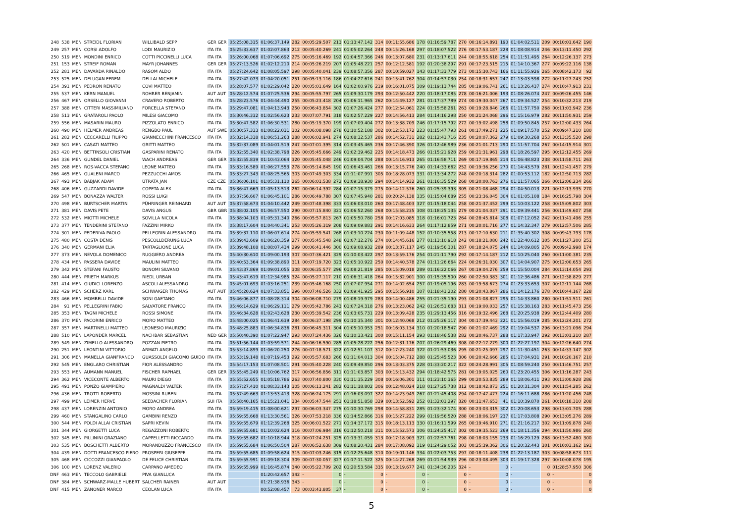| 248 | 538 | MEN | STREIDL FLORIAN | WILLIBALD SEPP | GER GER | 05:25:08.315 | 01:06:37.149 | 282 | 00:05:29.507 | 213 | 01:13:47.142 | 314 | 00:11:55.686 | 178 | 01:16:59.787 | 270 | 00:16:14.891 | 190 | 01:04:02.511 | 209 | 00:10:01.642 | 190 |
| 249 | 257 | MEN | CORSI ADOLFO | LODI MAURIZIO | ITA ITA | 05:25:33.637 | 01:02:07.863 | 212 | 00:05:40.269 | 241 | 01:05:02.264 | 248 | 00:15:26.168 | 297 | 01:18:07.522 | 276 | 00:17:53.187 | 228 | 01:08:08.914 | 246 | 00:13:11.450 | 292 |
| 250 | 519 | MEN | MONDINI ENRICO | COTTI PICCINELLI LUCA | ITA ITA | 05:26:00.068 | 01:07:06.692 | 275 | 00:05:16.469 | 192 | 01:04:57.366 | 246 | 00:13:07.680 | 231 | 01:13:17.611 | 244 | 00:18:55.618 | 254 | 01:11:51.495 | 264 | 00:12:26.137 | 273 |
| 251 | 153 | MEN | STREIF ROMAN | MAYR JOHANNES | GER GER | 05:27:13.526 | 01:02:12.210 | 214 | 00:05:26.219 | 207 | 01:05:48.221 | 257 | 00:12:12.581 | 192 | 01:20:38.297 | 291 | 00:17:23.515 | 215 | 01:14:10.367 | 277 | 00:09:22.116 | 138 |
| 252 | 281 | MEN | DAVARDA RINALDO | RASOM ALDO | ITA ITA | 05:27:24.642 | 01:08:05.597 | 298 | 00:05:40.041 | 239 | 01:08:57.356 | 287 | 00:10:59.027 | 143 | 01:17:33.779 | 273 | 00:15:30.743 | 166 | 01:11:55.926 | 265 | 00:08:42.173 | 92 |
| 253 | 525 | MEN | DELUGAN EFREM | DELLAI MICHELE | ITA ITA | 05:27:42.073 | 01:04:20.051 | 251 | 00:05:13.116 | 186 | 01:04:27.616 | 241 | 00:15:41.762 | 304 | 01:14:57.030 | 254 | 00:18:31.657 | 247 | 01:13:03.598 | 272 | 00:11:27.243 | 252 |
| 254 | 391 | MEN | PEDRON RENATO | COVI MATTEO | ITA ITA | 05:28:07.577 | 01:02:29.042 | 220 | 00:05:01.649 | 164 | 01:02:00.976 | 219 | 00:16:01.075 | 309 | 01:19:13.744 | 285 | 00:19:06.741 | 261 | 01:13:26.437 | 274 | 00:10:47.913 | 231 |
| 255 | 537 | MEN | KERN MANUEL | ROHRER BENJAMIN | AUT AUT | 05:28:12.574 | 01:07:25.536 | 294 | 00:05:55.797 | 265 | 01:09:30.179 | 293 | 00:12:50.442 | 220 | 01:18:17.085 | 278 | 00:16:21.006 | 193 | 01:08:26.074 | 247 | 00:09:26.455 | 146 |
| 256 | 467 | MEN | ORSELLO GIOVANNI | CRAVERO ROBERTO | ITA ITA | 05:28:23.576 | 01:04:44.490 | 255 | 00:05:23.418 | 204 | 01:06:11.965 | 262 | 00:14:49.127 | 281 | 01:17:37.789 | 274 | 00:19:30.047 | 267 | 01:09:34.527 | 254 | 00:10:32.213 | 219 |
| 257 | 388 | MEN | CITTERI MASSIMILIANO | FORCELLA STEFANO | ITA ITA | 05:29:47.081 | 01:04:13.943 | 250 | 00:06:43.854 | 302 | 01:07:26.424 | 277 | 00:12:54.061 | 224 | 01:15:58.261 | 263 | 00:19:28.846 | 266 | 01:11:57.750 | 268 | 00:11:03.942 | 236 |
| 258 | 513 | MEN | GRATAROLI PAOLO | MILESI GIACOMO | ITA ITA | 05:30:46.332 | 01:02:56.623 | 233 | 00:07:07.791 | 318 | 01:02:57.229 | 227 | 00:14:56.413 | 284 | 01:14:16.298 | 250 | 00:21:24.068 | 296 | 01:15:16.979 | 282 | 00:11:50.931 | 259 |
| 259 | 556 | MEN | MASARIN MAURO | PIZZOLATO ENRICO | ITA ITA | 05:30:47.582 | 01:06:30.531 | 280 | 00:05:19.370 | 199 | 01:07:09.404 | 272 | 00:13:38.709 | 246 | 01:17:15.792 | 272 | 00:19:02.498 | 258 | 01:09:50.845 | 257 | 00:12:00.433 | 264 |
| 260 | 490 | MEN | HELMER ANDREAS | RENGBO PAUL | AUT SWE | 05:30:57.333 | 01:08:22.031 | 302 | 00:06:08.098 | 278 | 01:10:52.188 | 302 | 00:12:53.172 | 223 | 01:15:47.793 | 261 | 00:17:49.271 | 225 | 01:09:17.570 | 252 | 00:09:47.210 | 180 |
| 261 | 282 | MEN | CECCARELLI FILIPPO | GIANNECCHINI FRANCESCO | ITA ITA | 05:32:14.338 | 01:06:51.263 | 288 | 00:06:02.941 | 274 | 01:08:32.537 | 286 | 00:14:52.731 | 282 | 01:12:41.716 | 235 | 00:20:07.362 | 279 | 01:09:30.268 | 253 | 00:13:35.520 | 298 |
| 262 | 501 | MEN | CASATI MATTEO | GRITTI MATTEO | ITA ITA | 05:32:37.089 | 01:04:01.519 | 247 | 00:07:01.395 | 314 | 01:03:45.465 | 236 | 00:17:46.390 | 326 | 01:12:46.989 | 236 | 00:21:01.713 | 290 | 01:11:57.704 | 267 | 00:14:15.914 | 301 |
| 263 | 420 | MEN | BETTINSOLI CRISTIAN | GASPARINI RENATO | ITA ITA | 05:32:55.340 | 01:02:38.798 | 226 | 00:05:45.666 | 249 | 01:02:39.462 | 225 | 00:14:18.473 | 266 | 01:15:21.928 | 259 | 00:21:31.961 | 298 | 01:18:26.597 | 295 | 00:12:12.455 | 269 |
| 264 | 336 | MEN | GUNDEL DANIEL | WACH ANDREAS | GER GER | 05:32:55.839 | 01:10:43.064 | 320 | 00:05:45.048 | 246 | 01:09:04.704 | 288 | 00:14:16.913 | 265 | 01:16:58.711 | 269 | 00:17:19.865 | 214 | 01:06:48.823 | 238 | 00:11:58.711 | 263 |
| 265 | 268 | MEN | ROS-VACCA STEFANO | LEONE MATTEO | ITA ITA | 05:33:16.589 | 01:06:27.553 | 278 | 00:05:14.845 | 190 | 01:06:43.461 | 266 | 00:13:15.776 | 240 | 01:14:33.662 | 252 | 00:19:36.256 | 270 | 01:14:43.579 | 281 | 00:12:41.457 | 279 |
| 266 | 465 | MEN | GUALENI MARCO | PEZZUCCHI AMOS | ITA ITA | 05:33:27.343 | 01:08:25.565 | 303 | 00:07:49.303 | 334 | 01:11:07.991 | 305 | 00:18:28.073 | 331 | 01:13:34.272 | 248 | 00:20:18.314 | 282 | 01:00:53.112 | 182 | 00:12:50.713 | 282 |
| 267 | 493 | MEN | BABJAK ADAM | ÚTRATA JAN | CZE CZE | 05:36:06.101 | 01:05:31.110 | 265 | 00:06:01.538 | 272 | 01:09:38.930 | 294 | 00:14:14.932 | 261 | 01:16:35.529 | 268 | 00:20:00.763 | 276 | 01:11:57.065 | 266 | 00:12:06.234 | 266 |
| 268 | 406 | MEN | GUZZARDI DAVIDE | COPETA ALEX | ITA ITA | 05:36:47.669 | 01:05:13.513 | 262 | 00:06:14.392 | 284 | 01:07:15.379 | 275 | 00:14:12.576 | 260 | 01:25:39.393 | 305 | 00:21:08.468 | 294 | 01:04:50.013 | 221 | 00:12:13.935 | 270 |
| 269 | 547 | MEN | BONAZZA WALTER | ROSSI LUIGI | ITA ITA | 05:37:56.607 | 01:06:45.101 | 286 | 00:06:49.788 | 307 | 01:07:45.940 | 281 | 00:20:24.138 | 335 | 01:15:04.689 | 255 | 00:23:36.045 | 304 | 01:01:05.108 | 184 | 00:16:25.798 | 304 |
| 270 | 498 | MEN | BURTSCHER MARTIN | PÜHRINGER REINHARD | AUT AUT | 05:37:58.673 | 01:04:10.442 | 249 | 00:07:48.398 | 333 | 01:06:03.010 | 260 | 00:17:48.403 | 327 | 01:15:18.044 | 258 | 00:21:37.452 | 299 | 01:10:03.122 | 258 | 00:15:09.802 | 303 |
| 271 | 381 | MEN | DAVIS PETE | DAVIS ANGUS | GBR GBR | 05:38:02.105 | 01:06:57.550 | 290 | 00:07:15.840 | 321 | 01:06:52.260 | 268 | 00:15:58.235 | 308 | 01:18:25.135 | 279 | 00:21:04.037 | 291 | 01:09:39.441 | 256 | 00:11:49.607 | 258 |
| 272 | 532 | MEN | MIOTTI MICHELE | SOVILLA NICOLA | ITA ITA | 05:38:04.103 | 01:05:31.340 | 266 | 00:05:57.813 | 267 | 01:05:50.780 | 258 | 00:17:03.085 | 318 | 01:16:01.723 | 264 | 00:28:45.814 | 308 | 01:07:12.052 | 242 | 00:11:41.496 | 255 |
| 273 | 377 | MEN | TENDERINI STEFANO | FAZZINI MIRKO | ITA ITA | 05:38:17.604 | 01:04:40.341 | 253 | 00:05:26.319 | 208 | 01:09:09.883 | 291 | 00:14:16.633 | 264 | 01:17:12.859 | 271 | 00:20:01.716 | 277 | 01:14:32.347 | 279 | 00:12:57.506 | 285 |
| 274 | 301 | MEN | PEDERIVA PAOLO | PELLEGRIN ALESSANDRO | ITA ITA | 05:39:37.110 | 01:06:07.614 | 274 | 00:05:59.541 | 268 | 01:03:10.224 | 230 | 00:11:09.448 | 152 | 01:10:35.558 | 213 | 00:17:10.630 | 211 | 01:35:40.302 | 308 | 00:09:43.793 | 178 |
| 275 | 480 | MEN | COSTA DENIS | PESCOLLDERUNG LUCA | ITA ITA | 05:39:43.609 | 01:06:20.359 | 277 | 00:05:45.548 | 248 | 01:07:12.276 | 274 | 00:14:45.616 | 277 | 01:13:10.918 | 242 | 00:18:21.080 | 242 | 01:22:40.612 | 305 | 00:11:27.200 | 251 |
| 276 | 340 | MEN | GERMANI ELIA | TARTAGLIONE LUCA | ITA ITA | 05:39:48.108 | 01:08:07.434 | 299 | 00:06:41.446 | 300 | 01:09:08.932 | 289 | 00:13:37.117 | 245 | 01:19:56.301 | 287 | 00:18:24.075 | 244 | 01:14:09.805 | 276 | 00:09:42.998 | 174 |
| 277 | 373 | MEN | NEVOLA DOMENICO | RUGGIERO ANDREA | ITA ITA | 05:40:30.610 | 01:09:00.193 | 307 | 00:07:36.421 | 329 | 01:10:03.422 | 297 | 00:13:59.176 | 254 | 01:21:11.790 | 292 | 00:17:14.187 | 212 | 01:10:25.040 | 260 | 00:11:00.381 | 235 |
| 278 | 434 | MEN | PASSERA DAVIDE | MAULINI MATTEO | ITA ITA | 05:40:53.364 | 01:09:38.890 | 311 | 00:07:19.720 | 323 | 01:05:10.922 | 250 | 00:14:40.578 | 274 | 01:11:26.664 | 224 | 00:26:31.030 | 307 | 01:14:04.907 | 275 | 00:12:00.653 | 265 |
| 279 | 342 | MEN | STEFANI FAUSTO | BONOMI SILVANO | ITA ITA | 05:43:37.869 | 01:09:01.055 | 308 | 00:06:35.577 | 296 | 01:08:21.819 | 285 | 00:15:09.018 | 289 | 01:16:22.066 | 267 | 00:19:04.276 | 259 | 01:15:50.004 | 284 | 00:13:14.054 | 293 |
| 280 | 444 | MEN | PRIETH MARKUS | RIEDL URBAN | ITA ITA | 05:43:47.619 | 01:12:34.985 | 324 | 00:05:27.117 | 210 | 01:06:31.418 | 264 | 00:15:32.901 | 300 | 01:15:35.500 | 260 | 00:22:50.383 | 301 | 01:12:36.486 | 271 | 00:12:38.829 | 277 |
| 281 | 414 | MEN | GIUDICI LORENZO | ASCOLI ALESSANDRO | ITA ITA | 05:45:01.693 | 01:03:16.251 | 239 | 00:05:46.168 | 250 | 01:07:07.954 | 271 | 00:14:02.654 | 257 | 01:19:05.196 | 283 | 00:19:58.673 | 274 | 01:23:33.653 | 307 | 00:12:11.144 | 268 |
| 282 | 429 | MEN | SCHERZ KARL | SCHWAIGER THOMAS | AUT AUT | 05:45:20.624 | 01:07:33.851 | 296 | 00:07:46.526 | 332 | 01:09:41.925 | 295 | 00:15:56.910 | 307 | 01:18:41.202 | 280 | 00:20:43.867 | 286 | 01:14:12.176 | 278 | 00:10:44.167 | 228 |
| 283 | 466 | MEN | MOMBELLI DAVIDE | SONI GAETANO | ITA ITA | 05:46:06.877 | 01:08:28.314 | 304 | 00:06:08.710 | 279 | 01:08:19.979 | 283 | 00:14:00.486 | 255 | 01:21:35.190 | 293 | 00:21:08.827 | 295 | 01:14:33.860 | 280 | 00:11:51.511 | 261 |
| 284 | 91 | MEN | PELLEGRINI FABIO | SALVATORE FRANCO | ITA ITA | 05:46:14.629 | 01:06:29.111 | 279 | 00:05:42.786 | 243 | 01:07:24.318 | 276 | 00:13:23.062 | 242 | 01:26:51.683 | 311 | 00:19:00.033 | 257 | 01:15:38.163 | 283 | 00:11:45.473 | 256 |
| 285 | 353 | MEN | TAGNI MICHELE | ROSSI SIMONE | ITA ITA | 05:46:34.628 | 01:02:43.628 | 230 | 00:05:39.542 | 236 | 01:03:05.731 | 229 | 00:13:09.428 | 235 | 01:29:13.456 | 316 | 00:19:32.496 | 268 | 01:20:25.938 | 299 | 00:12:44.409 | 280 |
| 286 | 370 | MEN | PACORINI ENRICO | MORO MATTEO | ITA ITA | 05:48:00.025 | 01:06:41.639 | 284 | 00:06:37.198 | 299 | 01:10:35.340 | 301 | 00:12:40.068 | 212 | 01:25:26.117 | 304 | 00:17:39.443 | 221 | 01:15:56.019 | 285 | 00:12:24.201 | 272 |
| 287 | 357 | MEN | MARTINELLI MATTEO | LEONESIO MAURIZIO | ITA ITA | 05:48:25.883 | 01:06:34.836 | 281 | 00:06:45.311 | 304 | 01:05:10.953 | 251 | 00:16:03.134 | 310 | 01:20:18.547 | 290 | 00:21:07.469 | 292 | 01:19:04.537 | 296 | 00:13:21.096 | 294 |
| 288 | 510 | MEN | LAPONDER MARCEL | NACHBAR SEBASTIAN | NED GER | 05:50:40.390 | 01:07:22.947 | 293 | 00:07:24.436 | 326 | 01:10:33.421 | 300 | 00:15:11.154 | 293 | 01:18:46.538 | 282 | 00:20:46.737 | 288 | 01:17:33.947 | 292 | 00:13:01.210 | 287 |
| 289 | 549 | MEN | ZIMELLO ALESSANDRO | POZZAN PIETRO | ITA ITA | 05:51:56.144 | 01:03:59.571 | 244 | 00:06:16.590 | 285 | 01:05:28.222 | 256 | 00:12:31.176 | 207 | 01:26:29.469 | 308 | 00:22:17.279 | 300 | 01:22:27.197 | 304 | 00:12:26.640 | 274 |
| 290 | 251 | MEN | LEONTINI VITTORIO | ARMATI ANGELO | ITA ITA | 05:53:14.899 | 01:06:20.250 | 276 | 00:07:18.571 | 322 | 01:12:51.107 | 312 | 00:17:23.240 | 322 | 01:21:53.036 | 295 | 00:21:25.097 | 297 | 01:11:30.451 | 263 | 00:14:33.147 | 302 |
| 291 | 306 | MEN | MANELLA GIANFRANCO | GUASSOLDI GIACOMO GUIDO | ITA ITA | 05:53:19.148 | 01:07:19.453 | 292 | 00:05:57.683 | 266 | 01:11:04.013 | 304 | 00:15:04.712 | 288 | 01:25:45.523 | 306 | 00:20:42.666 | 285 | 01:17:04.931 | 291 | 00:10:20.167 | 210 |
| 292 | 545 | MEN | ENGLARO CHRISTIAN | FIOR ALESSANDRO | ITA ITA | 05:54:17.153 | 01:07:08.501 | 291 | 00:05:40.228 | 240 | 01:09:49.850 | 296 | 00:13:03.375 | 228 | 01:33:20.217 | 322 | 00:24:28.991 | 305 | 01:08:59.240 | 250 | 00:11:46.751 | 257 |
| 293 | 553 | MEN | AUMANN MANUEL | FISCHER RAPHAEL | GER GER | 05:55:45.249 | 01:10:06.762 | 317 | 00:06:56.856 | 311 | 01:11:03.857 | 303 | 00:15:13.432 | 294 | 01:18:42.575 | 281 | 00:19:05.025 | 260 | 01:23:20.455 | 306 | 00:11:16.287 | 243 |
| 294 | 362 | MEN | VICECONTE ALBERTO | MAURI DIEGO | ITA ITA | 05:55:52.655 | 01:05:18.786 | 263 | 00:07:40.800 | 330 | 01:11:35.229 | 308 | 00:16:06.301 | 311 | 01:23:10.365 | 299 | 00:20:53.835 | 289 | 01:18:06.411 | 293 | 00:13:00.928 | 286 |
| 295 | 491 | MEN | PONZO GIAMPIERO | MAGNALDI VALTER | ITA ITA | 05:57:27.410 | 01:08:33.143 | 305 | 00:06:13.241 | 282 | 01:11:18.802 | 306 | 00:12:48.024 | 218 | 01:27:25.738 | 312 | 00:18:42.873 | 251 | 01:20:31.304 | 300 | 00:11:54.285 | 262 |
| 296 | 436 | MEN | TROTTI ROBERTO | MOSSINI RUBEN | ITA ITA | 05:57:49.663 | 01:13:53.413 | 328 | 00:06:24.175 | 291 | 01:16:03.097 | 322 | 00:14:23.949 | 267 | 01:21:45.408 | 294 | 00:17:47.477 | 224 | 01:16:11.688 | 286 | 00:11:20.456 | 248 |
| 297 | 499 | MEN | LEIMER HERVÉ | SEEBACHER FLORIAN | SUI ITA | 05:58:40.165 | 01:15:21.041 | 334 | 00:05:47.544 | 253 | 01:18:51.858 | 329 | 00:13:52.592 | 252 | 01:32:01.297 | 320 | 00:11:47.653 | 41 | 01:10:39.870 | 261 | 00:10:18.310 | 208 |
| 298 | 437 | MEN | LORENZIN ANTONIO | MORO ANDREA | ITA ITA | 05:59:19.415 | 01:08:00.621 | 297 | 00:06:03.347 | 275 | 01:10:30.769 | 298 | 00:14:58.831 | 285 | 01:23:32.174 | 300 | 00:23:03.315 | 302 | 01:20:08.653 | 298 | 00:13:01.705 | 288 |
| 299 | 460 | MEN | STANGALINO CARLO | GAMBINI RENZO | ITA ITA | 05:59:55.668 | 01:13:30.561 | 326 | 00:07:53.218 | 336 | 01:14:52.866 | 316 | 00:15:27.222 | 299 | 01:19:56.520 | 288 | 00:18:06.197 | 237 | 01:17:03.808 | 290 | 00:13:05.276 | 289 |
| 300 | 544 | MEN | POLDI ALLAI CRISTIAN | SAPRI KEVIN | ITA ITA | 05:59:55.679 | 01:12:39.268 | 325 | 00:06:01.522 | 271 | 01:14:37.172 | 315 | 00:18:13.113 | 330 | 01:16:11.599 | 265 | 00:19:46.910 | 271 | 01:21:16.217 | 302 | 00:11:09.878 | 240 |
| 301 | 344 | MEN | GIORGETTI LUCA | REGAZZONI ROBERTO | ITA ITA | 05:59:55.681 | 01:10:02.624 | 316 | 00:07:06.984 | 316 | 01:12:50.218 | 311 | 00:15:52.573 | 306 | 01:24:25.417 | 302 | 00:19:35.523 | 269 | 01:18:11.356 | 294 | 00:11:50.986 | 260 |
| 302 | 345 | MEN | PILLININI GRAZIANO | CAPPELLETTI RICCARDO | ITA ITA | 05:59:55.682 | 01:10:18.944 | 318 | 00:07:24.251 | 325 | 01:13:31.059 | 313 | 00:17:18.903 | 321 | 01:22:57.761 | 298 | 00:18:03.155 | 233 | 01:16:29.129 | 288 | 00:13:52.480 | 300 |
| 303 | 535 | MEN | BOSCHETTI ALBERTO | MORANDUZZO FRANCESCO | ITA ITA | 05:59:55.684 | 01:06:50.504 | 287 | 00:06:52.638 | 309 | 01:08:20.431 | 284 | 00:17:08.092 | 319 | 01:24:29.052 | 303 | 00:25:39.362 | 306 | 01:20:32.443 | 301 | 00:10:03.162 | 191 |
| 304 | 439 | MEN | DOTTI FRANCESCO PIERO | PROSPERI GIUSEPPE | ITA ITA | 05:59:55.685 | 01:09:58.624 | 315 | 00:07:03.246 | 315 | 01:12:25.648 | 310 | 00:19:01.146 | 334 | 01:22:03.753 | 297 | 00:18:11.408 | 238 | 01:22:13.187 | 303 | 00:08:58.673 | 111 |
| 305 | 468 | MEN | CICCOZZI GIANPAOLO | DE FELICE CHRISTIAN | ITA ITA | 05:59:55.991 | 01:09:18.304 | 309 | 00:07:30.057 | 327 | 01:17:11.522 | 325 | 00:14:27.268 | 269 | 01:21:54.939 | 296 | 00:23:08.495 | 303 | 01:19:17.328 | 297 | 00:10:08.078 | 195 |
| 306 | 100 | MEN | LORENZ VALERIO | CARPANO AMEDEO | ITA ITA | 05:59:55.999 | 01:16:45.874 | 340 | 00:05:22.709 | 202 | 01:20:53.584 | 335 | 00:13:19.677 | 241 | 01:34:36.205 | 324 | - | 0 | - | 0 | 01:28:57.950 | 306 |
| DNF | 463 | MEN | TECCOLO GABRIELE | PIVA GIANLUCA | ITA ITA | | 01:20:42.657 | 342 | - | 0 | - | 0 | - | 0 | - | 0 | - | 0 | - | 0 | - | 0 |
| DNF | 384 | MEN | SCHWARZ-MALLE HUBERT | SALCHER RAINER | AUT AUT | | 01:21:38.936 | 343 | - | 0 | - | 0 | - | 0 | - | 0 | - | 0 | - | 0 | - | 0 |
| DNF | 415 | MEN | ZANONER MARCO | CEOLAN LUCA | ITA ITA | | 00:52:08.457 | 73 | 00:03:43.805 | 37 | - | 0 | - | 0 | - | 0 | - | 0 | - | 0 | - | 0 |
5